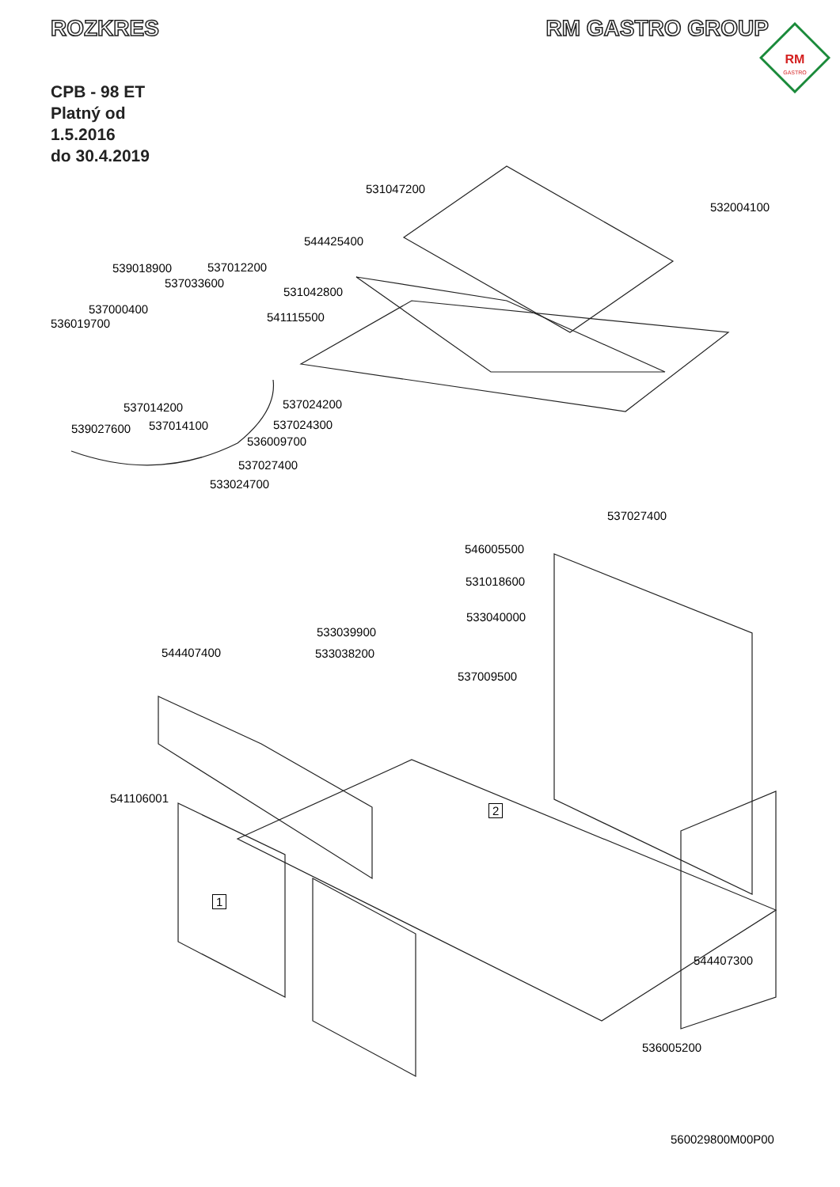ROZKRES RM GASTRO GROUP
RM
GASTRO
CPB - 98 ET
Platný od
1.5.2016
do 30.4.2019
531047200
532004100
544425400
539018900 537012200
537033600
531042800
537000400
536019700 541115500
537014200 537024200
539027600 537014100 537024300
536009700
537027400
533024700
537027400
546005500
531018600
533040000
533039900
544407400 533038200
537009500
2
541106001
1
544407300
536005200
560029800M00P00